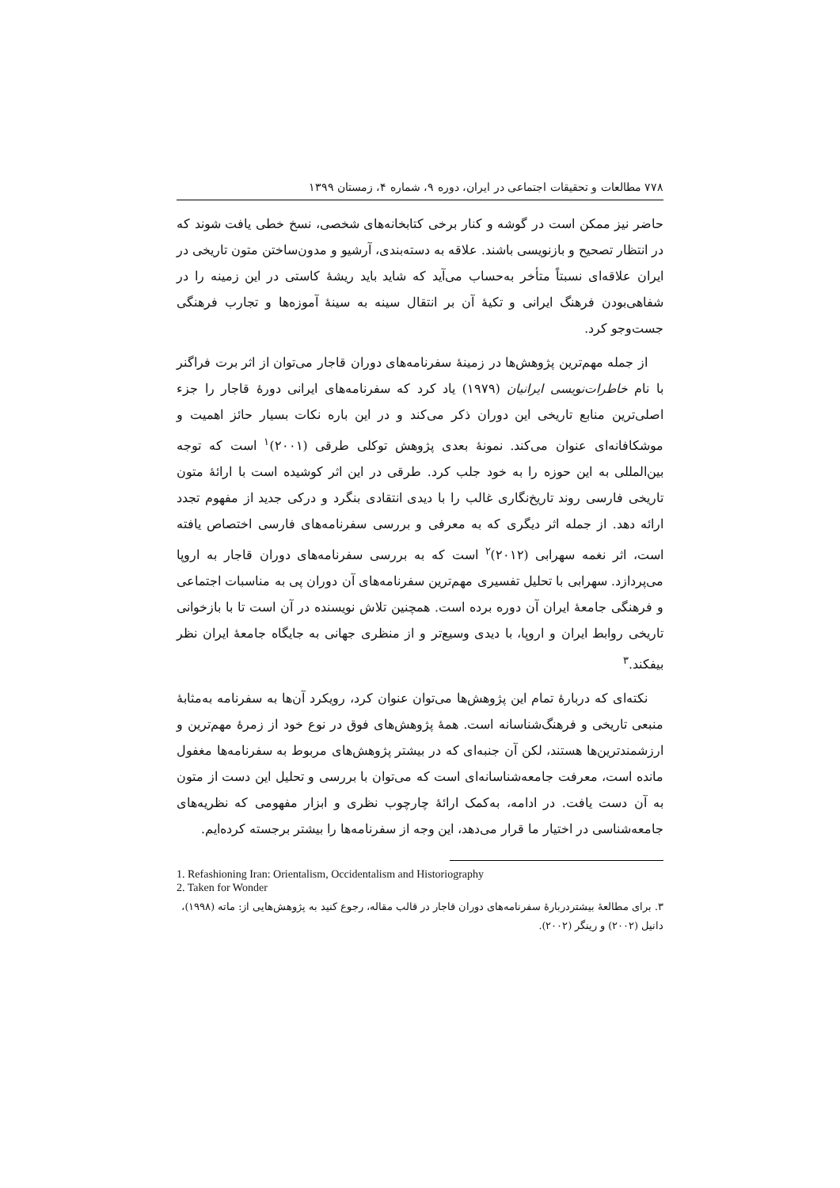۷۷۸ مطالعات و تحقیقات اجتماعی در ایران، دوره ۹، شماره ۴، زمستان ۱۳۹۹
حاضر نیز ممکن است در گوشه و کنار برخی کتابخانه‌های شخصی، نسخ خطی یافت شوند که در انتظار تصحیح و بازنویسی باشند. علاقه به دسته‌بندی، آرشیو و مدون‌ساختن متون تاریخی در ایران علاقه‌ای نسبتاً متأخر به‌حساب می‌آید که شاید باید ریشهٔ کاستی در این زمینه را در شفاهی‌بودن فرهنگ ایرانی و تکیهٔ آن بر انتقال سینه به سینهٔ آموزه‌ها و تجارب فرهنگی جست‌وجو کرد.
از جمله مهم‌ترین پژوهش‌ها در زمینهٔ سفرنامه‌های دوران قاجار می‌توان از اثر برت فراگنر با نام خاطرات‌نویسی ایرانیان (۱۹۷۹) یاد کرد که سفرنامه‌های ایرانی دورهٔ قاجار را جزء اصلی‌ترین منابع تاریخی این دوران ذکر می‌کند و در این باره نکات بسیار حائز اهمیت و موشکافانه‌ای عنوان می‌کند. نمونهٔ بعدی پژوهش توکلی طرقی (۲۰۰۱)<sup>۱</sup> است که توجه بین‌المللی به این حوزه را به خود جلب کرد. طرقی در این اثر کوشیده است با ارائهٔ متون تاریخی فارسی روند تاریخ‌نگاری غالب را با دیدی انتقادی بنگرد و درکی جدید از مفهوم تجدد ارائه دهد. از جمله اثر دیگری که به معرفی و بررسی سفرنامه‌های فارسی اختصاص یافته است، اثر نغمه سهرابی (۲۰۱۲)<sup>۲</sup> است که به بررسی سفرنامه‌های دوران قاجار به اروپا می‌پردازد. سهرابی با تحلیل تفسیری مهم‌ترین سفرنامه‌های آن دوران پی به مناسبات اجتماعی و فرهنگی جامعهٔ ایران آن دوره برده است. همچنین تلاش نویسنده در آن است تا با بازخوانی تاریخی روابط ایران و اروپا، با دیدی وسیع‌تر و از منظری جهانی به جایگاه جامعهٔ ایران نظر بیفکند.<sup>۳</sup>
نکته‌ای که دربارهٔ تمام این پژوهش‌ها می‌توان عنوان کرد، رویکرد آن‌ها به سفرنامه به‌مثابهٔ منبعی تاریخی و فرهنگ‌شناسانه است. همهٔ پژوهش‌های فوق در نوع خود از زمرهٔ مهم‌ترین و ارزشمندترین‌ها هستند، لکن آن جنبه‌ای که در بیشتر پژوهش‌های مربوط به سفرنامه‌ها مغفول مانده است، معرفت جامعه‌شناسانه‌ای است که می‌توان با بررسی و تحلیل این دست از متون به آن دست یافت. در ادامه، به‌کمک ارائهٔ چارچوب نظری و ابزار مفهومی که نظریه‌های جامعه‌شناسی در اختیار ما قرار می‌دهد، این وجه از سفرنامه‌ها را بیشتر برجسته کرده‌ایم.
1. Refashioning Iran: Orientalism, Occidentalism and Historiography
2. Taken for Wonder
۳. برای مطالعهٔ بیشتردربارهٔ سفرنامه‌های دوران قاجار در قالب مقاله، رجوع کنید به پژوهش‌هایی از: ماته (۱۹۹۸)، دانیل (۲۰۰۲) و رینگر (۲۰۰۲).